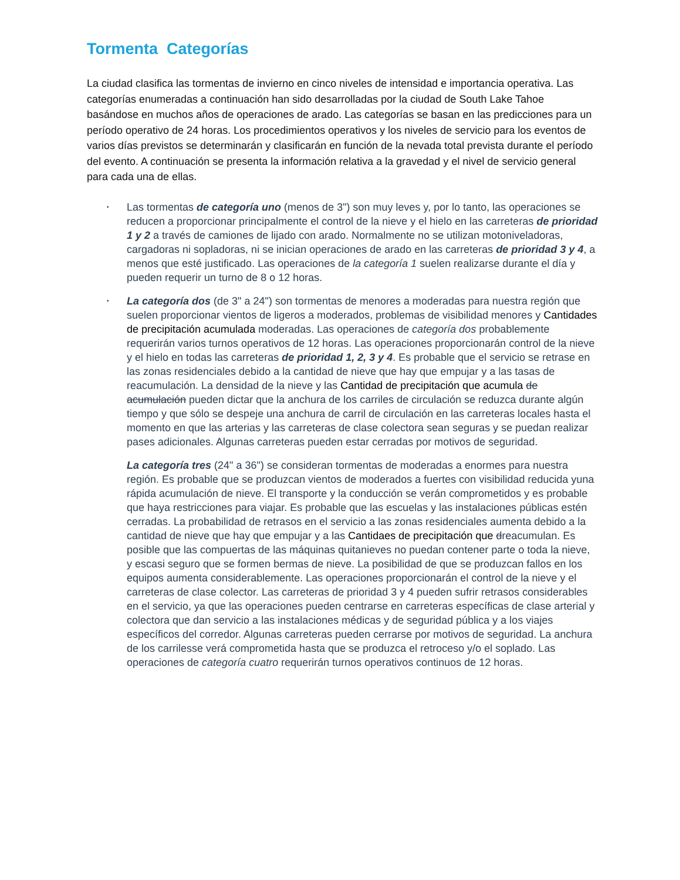Tormenta Categorías
La ciudad clasifica las tormentas de invierno en cinco niveles de intensidad e importancia operativa. Las categorías enumeradas a continuación han sido desarrolladas por la ciudad de South Lake Tahoe basándose en muchos años de operaciones de arado. Las categorías se basan en las predicciones para un período operativo de 24 horas. Los procedimientos operativos y los niveles de servicio para los eventos de varios días previstos se determinarán y clasificarán en función de la nevada total prevista durante el período del evento. A continuación se presenta la información relativa a la gravedad y el nivel de servicio general para cada una de ellas.
Las tormentas de categoría uno (menos de 3") son muy leves y, por lo tanto, las operaciones se reducen a proporcionar principalmente el control de la nieve y el hielo en las carreteras de prioridad 1 y 2 a través de camiones de lijado con arado. Normalmente no se utilizan motoniveladoras, cargadoras ni sopladoras, ni se inician operaciones de arado en las carreteras de prioridad 3 y 4, a menos que esté justificado. Las operaciones de la categoría 1 suelen realizarse durante el día y pueden requerir un turno de 8 o 12 horas.
La categoría dos (de 3" a 24") son tormentas de menores a moderadas para nuestra región que suelen proporcionar vientos de ligeros a moderados, problemas de visibilidad menores y Cantidades de precipitación acumulada moderadas. Las operaciones de categoría dos probablemente requerirán varios turnos operativos de 12 horas. Las operaciones proporcionarán control de la nieve y el hielo en todas las carreteras de prioridad 1, 2, 3 y 4. Es probable que el servicio se retrase en las zonas residenciales debido a la cantidad de nieve que hay que empujar y a las tasas de reacumulación. La densidad de la nieve y las Cantidad de precipitación que acumula de acumulación pueden dictar que la anchura de los carriles de circulación se reduzca durante algún tiempo y que sólo se despeje una anchura de carril de circulación en las carreteras locales hasta el momento en que las arterias y las carreteras de clase colectora sean seguras y se puedan realizar pases adicionales. Algunas carreteras pueden estar cerradas por motivos de seguridad.
La categoría tres (24" a 36") se consideran tormentas de moderadas a enormes para nuestra región. Es probable que se produzcan vientos de moderados a fuertes con visibilidad reducida yuna rápida acumulación de nieve. El transporte y la conducción se verán comprometidos y es probable que haya restricciones para viajar. Es probable que las escuelas y las instalaciones públicas estén cerradas. La probabilidad de retrasos en el servicio a las zonas residenciales aumenta debido a la cantidad de nieve que hay que empujar y a las Cantidaes de precipitación que dreacumulan. Es posible que las compuertas de las máquinas quitanieves no puedan contener parte o toda la nieve, y escasi seguro que se formen bermas de nieve. La posibilidad de que se produzcan fallos en los equipos aumenta considerablemente. Las operaciones proporcionarán el control de la nieve y el carreteras de clase colector. Las carreteras de prioridad 3 y 4 pueden sufrir retrasos considerables en el servicio, ya que las operaciones pueden centrarse en carreteras específicas de clase arterial y colectora que dan servicio a las instalaciones médicas y de seguridad pública y a los viajes específicos del corredor. Algunas carreteras pueden cerrarse por motivos de seguridad. La anchura de los carrilesse verá comprometida hasta que se produzca el retroceso y/o el soplado. Las operaciones de categoría cuatro requerirán turnos operativos continuos de 12 horas.